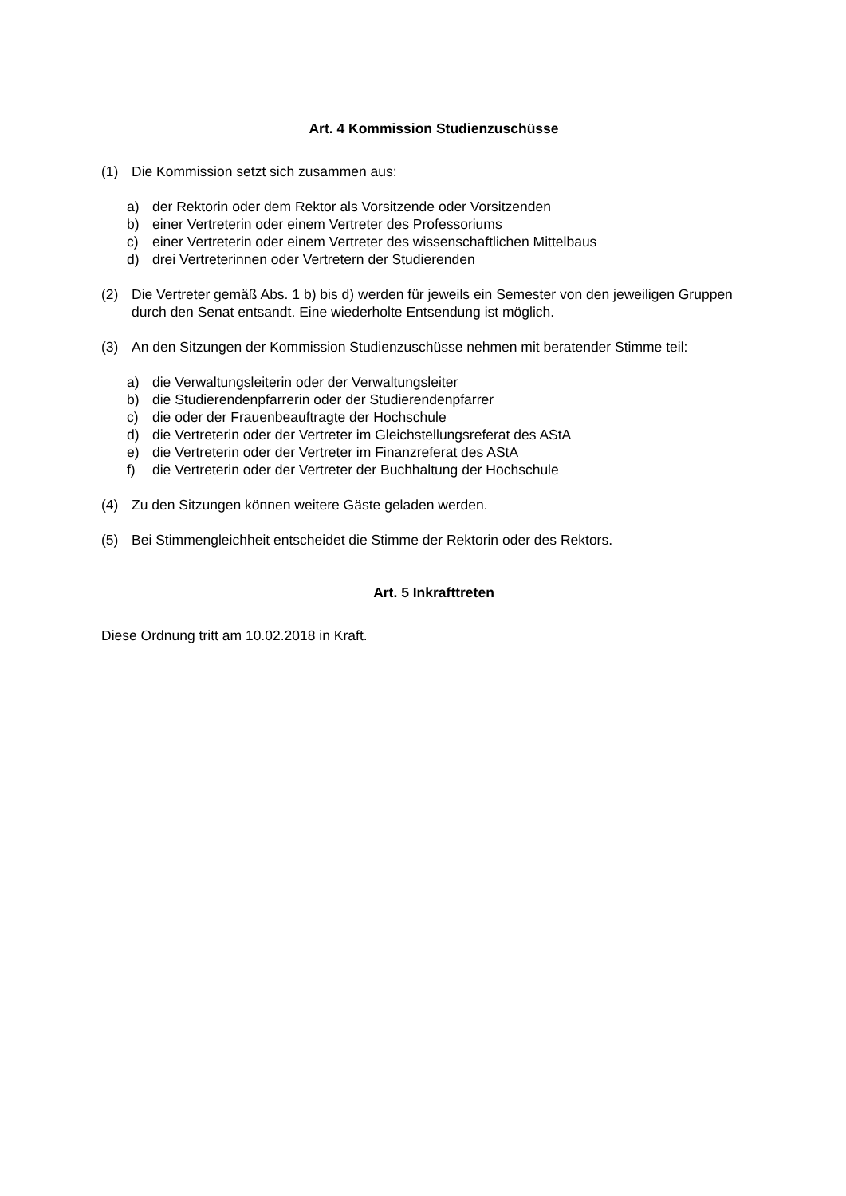Art. 4 Kommission Studienzuschüsse
(1) Die Kommission setzt sich zusammen aus:
a) der Rektorin oder dem Rektor als Vorsitzende oder Vorsitzenden
b) einer Vertreterin oder einem Vertreter des Professoriums
c) einer Vertreterin oder einem Vertreter des wissenschaftlichen Mittelbaus
d) drei Vertreterinnen oder Vertretern der Studierenden
(2) Die Vertreter gemäß Abs. 1 b) bis d) werden für jeweils ein Semester von den jeweiligen Gruppen durch den Senat entsandt. Eine wiederholte Entsendung ist möglich.
(3) An den Sitzungen der Kommission Studienzuschüsse nehmen mit beratender Stimme teil:
a) die Verwaltungsleiterin oder der Verwaltungsleiter
b) die Studierendenpfarrerin oder der Studierendenpfarrer
c) die oder der Frauenbeauftragte der Hochschule
d) die Vertreterin oder der Vertreter im Gleichstellungsreferat des AStA
e) die Vertreterin oder der Vertreter im Finanzreferat des AStA
f) die Vertreterin oder der Vertreter der Buchhaltung der Hochschule
(4) Zu den Sitzungen können weitere Gäste geladen werden.
(5) Bei Stimmengleichheit entscheidet die Stimme der Rektorin oder des Rektors.
Art. 5 Inkrafttreten
Diese Ordnung tritt am 10.02.2018 in Kraft.